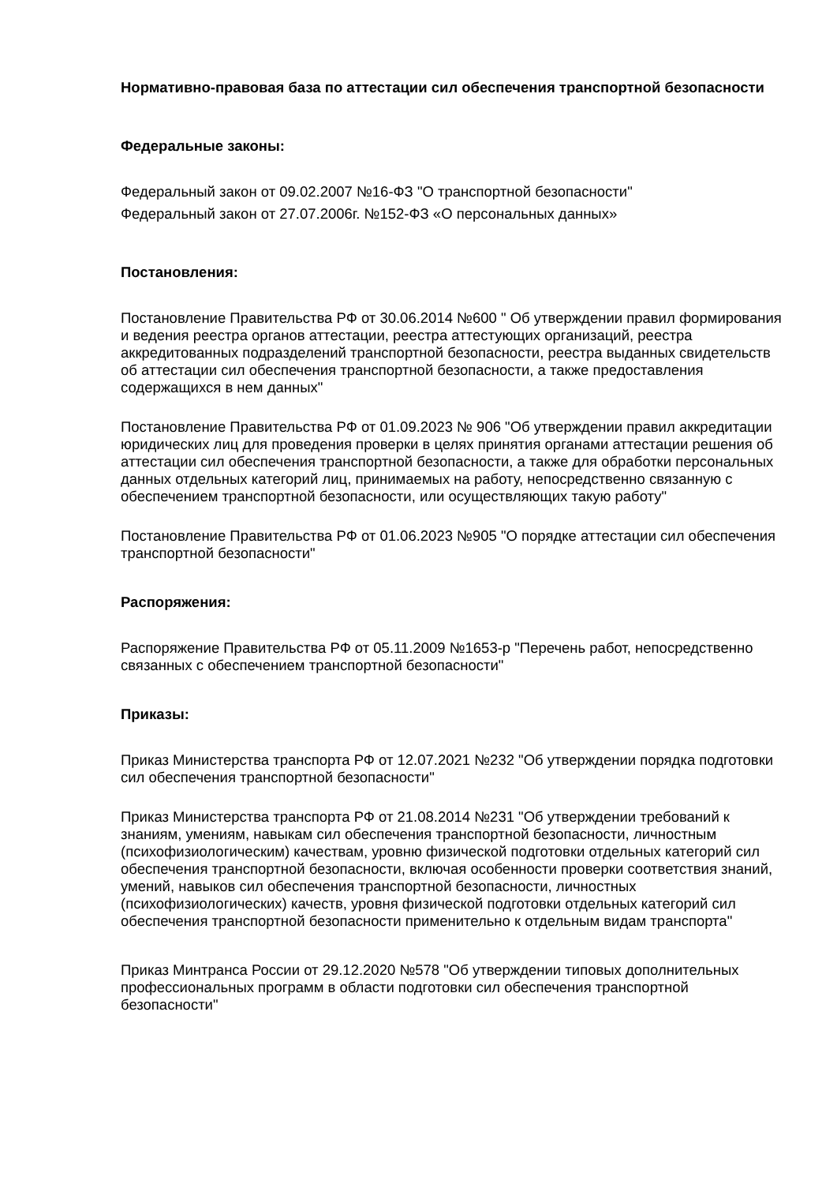Нормативно-правовая база по аттестации сил обеспечения транспортной безопасности
Федеральные законы:
Федеральный закон от 09.02.2007 №16-ФЗ "О транспортной безопасности"
Федеральный закон от 27.07.2006г. №152-ФЗ «О персональных данных»
Постановления:
Постановление Правительства РФ от 30.06.2014 №600 " Об утверждении правил формирования и ведения реестра органов аттестации, реестра аттестующих организаций, реестра аккредитованных подразделений транспортной безопасности, реестра выданных свидетельств об аттестации сил обеспечения транспортной безопасности, а также предоставления содержащихся в нем данных"
Постановление Правительства РФ от 01.09.2023 № 906 "Об утверждении правил аккредитации юридических лиц для проведения проверки в целях принятия органами аттестации решения об аттестации сил обеспечения транспортной безопасности, а также для обработки персональных данных отдельных категорий лиц, принимаемых на работу, непосредственно связанную с обеспечением транспортной безопасности, или осуществляющих такую работу"
Постановление Правительства РФ от 01.06.2023 №905 "О порядке аттестации сил обеспечения транспортной безопасности"
Распоряжения:
Распоряжение Правительства РФ от 05.11.2009 №1653-р "Перечень работ, непосредственно связанных с обеспечением транспортной безопасности"
Приказы:
Приказ Министерства транспорта РФ от 12.07.2021 №232 "Об утверждении порядка подготовки сил обеспечения транспортной безопасности"
Приказ Министерства транспорта РФ от 21.08.2014 №231 "Об утверждении требований к знаниям, умениям, навыкам сил обеспечения транспортной безопасности, личностным (психофизиологическим) качествам, уровню физической подготовки отдельных категорий сил обеспечения транспортной безопасности, включая особенности проверки соответствия знаний, умений, навыков сил обеспечения транспортной безопасности, личностных (психофизиологических) качеств, уровня физической подготовки отдельных категорий сил обеспечения транспортной безопасности применительно к отдельным видам транспорта"
Приказ Минтранса России от 29.12.2020 №578 "Об утверждении типовых дополнительных профессиональных программ в области подготовки сил обеспечения транспортной безопасности"